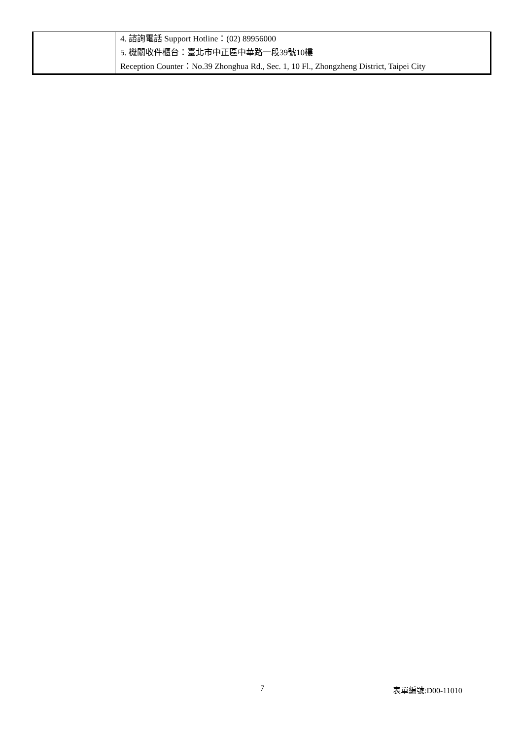| | 4. 諮詢電話 Support Hotline：(02) 89956000 5. 機關收件櫃台：臺北市中正區中華路一段39號10樓 Reception Counter：No.39 Zhonghua Rd., Sec. 1, 10 Fl., Zhongzheng District, Taipei City |
7 表單編號:D00-11010